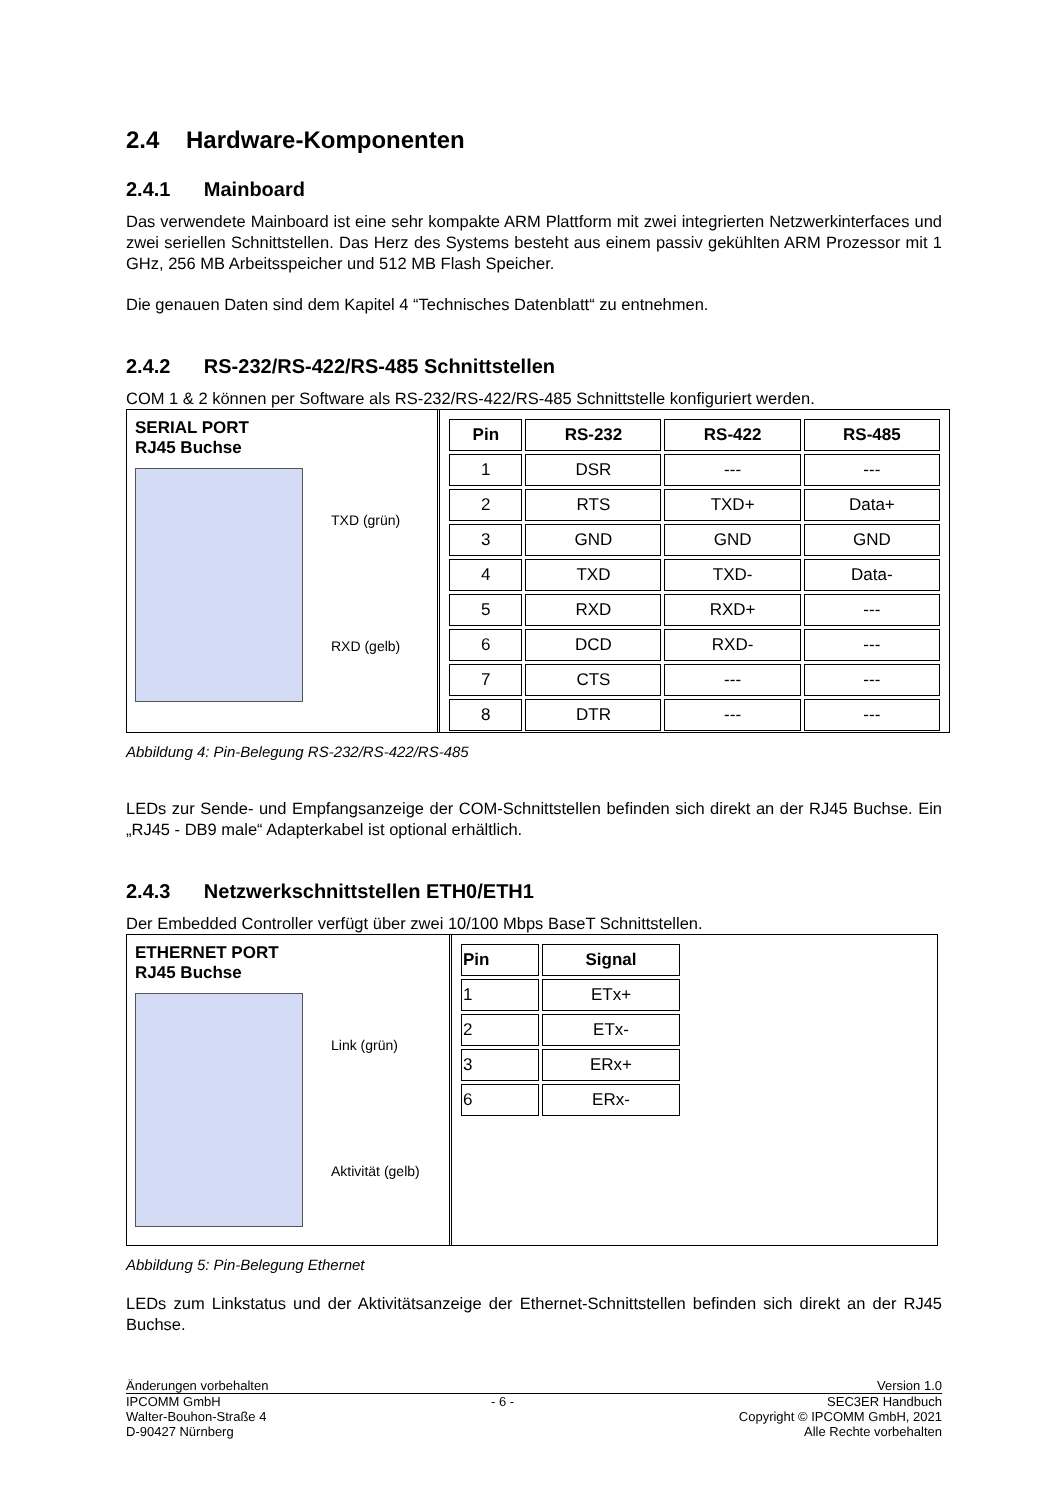2.4 Hardware-Komponenten
2.4.1 Mainboard
Das verwendete Mainboard ist eine sehr kompakte ARM Plattform mit zwei integrierten Netzwerkinterfaces und zwei seriellen Schnittstellen. Das Herz des Systems besteht aus einem passiv gekühlten ARM Prozessor mit 1 GHz, 256 MB Arbeitsspeicher und 512 MB Flash Speicher.
Die genauen Daten sind dem Kapitel 4 “Technisches Datenblatt“ zu entnehmen.
2.4.2 RS-232/RS-422/RS-485 Schnittstellen
COM 1 & 2 können per Software als RS-232/RS-422/RS-485 Schnittstelle konfiguriert werden.
SERIAL PORT
RJ45 Buchse
TXD (grün)
RXD (gelb)
| Pin | RS-232 | RS-422 | RS-485 |
| --- | --- | --- | --- |
| 1 | DSR | --- | --- |
| 2 | RTS | TXD+ | Data+ |
| 3 | GND | GND | GND |
| 4 | TXD | TXD- | Data- |
| 5 | RXD | RXD+ | --- |
| 6 | DCD | RXD- | --- |
| 7 | CTS | --- | --- |
| 8 | DTR | --- | --- |
Abbildung 4: Pin-Belegung RS-232/RS-422/RS-485
LEDs zur Sende- und Empfangsanzeige der COM-Schnittstellen befinden sich direkt an der RJ45 Buchse. Ein „RJ45 - DB9 male“ Adapterkabel ist optional erhältlich.
2.4.3 Netzwerkschnittstellen ETH0/ETH1
Der Embedded Controller verfügt über zwei 10/100 Mbps BaseT Schnittstellen.
ETHERNET PORT
RJ45 Buchse
Link (grün)
Aktivität (gelb)
| Pin | Signal |
| --- | --- |
| 1 | ETx+ |
| 2 | ETx- |
| 3 | ERx+ |
| 6 | ERx- |
Abbildung 5: Pin-Belegung Ethernet
LEDs zum Linkstatus und der Aktivitätsanzeige der Ethernet-Schnittstellen befinden sich direkt an der RJ45 Buchse.
Änderungen vorbehalten Version 1.0
IPCOMM GmbH
Walter-Bouhon-Straße 4
D-90427 Nürnberg
- 6 - SEC3ER Handbuch
Copyright © IPCOMM GmbH, 2021
Alle Rechte vorbehalten